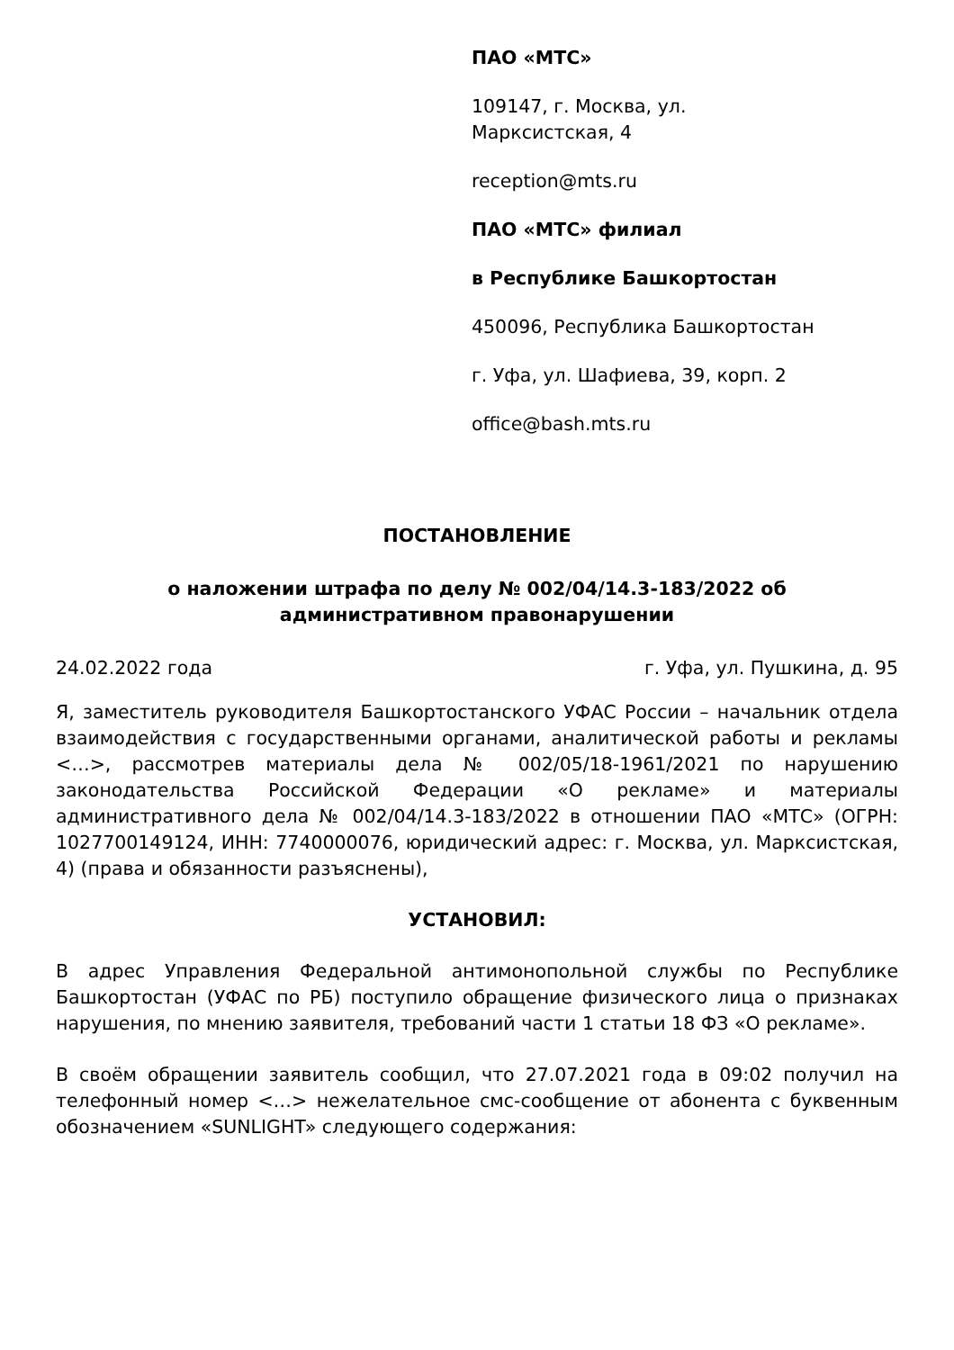ПАО «МТС»
109147, г. Москва, ул.
Марксистская, 4
reception@mts.ru
ПАО «МТС» филиал
в Республике Башкортостан
450096, Республика Башкортостан
г. Уфа, ул. Шафиева, 39, корп. 2
office@bash.mts.ru
ПОСТАНОВЛЕНИЕ
о наложении штрафа по делу № 002/04/14.3-183/2022 об
административном правонарушении
24.02.2022 года г. Уфа, ул. Пушкина, д. 95
Я, заместитель руководителя Башкортостанского УФАС России – начальник отдела взаимодействия с государственными органами, аналитической работы и рекламы <…>, рассмотрев материалы дела № 002/05/18-1961/2021 по нарушению законодательства Российской Федерации «О рекламе» и материалы административного дела № 002/04/14.3-183/2022 в отношении ПАО «МТС» (ОГРН: 1027700149124, ИНН: 7740000076, юридический адрес: г. Москва, ул. Марксистская, 4) (права и обязанности разъяснены),
УСТАНОВИЛ:
В адрес Управления Федеральной антимонопольной службы по Республике Башкортостан (УФАС по РБ) поступило обращение физического лица о признаках нарушения, по мнению заявителя, требований части 1 статьи 18 ФЗ «О рекламе».
В своём обращении заявитель сообщил, что 27.07.2021 года в 09:02 получил на телефонный номер <…> нежелательное смс-сообщение от абонента с буквенным обозначением «SUNLIGHT» следующего содержания: